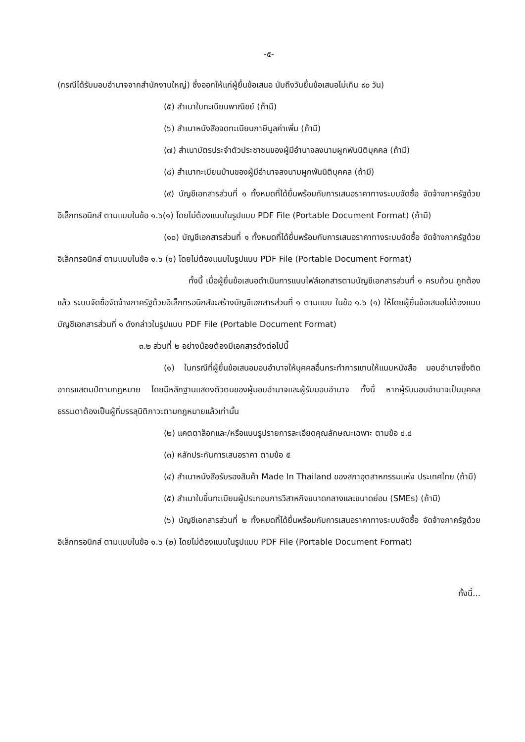-๕-
(กรณีได้รับมอบอำนาจจากสำนักงานใหญ่) ซึ่งออกให้แก่ผู้ยื่นข้อเสนอ นับถึงวันยื่นข้อเสนอไม่เกิน ๙๐ วัน)
(๕) สำเนาใบทะเบียนพาณิชย์ (ถ้ามี)
(๖) สำเนาหนังสือจดทะเบียนภาษีมูลค่าเพิ่ม (ถ้ามี)
(๗) สำเนาบัตรประจำตัวประชาชนของผู้มีอำนาจลงนามผูกพันนิติบุคคล (ถ้ามี)
(๘) สำเนาทะเบียนบ้านของผู้มีอำนาจลงนามผูกพันนิติบุคคล (ถ้ามี)
(๙) บัญชีเอกสารส่วนที่ ๑ ทั้งหมดที่ได้ยื่นพร้อมกับการเสนอราคาทางระบบจัดซื้อ จัดจ้างภาครัฐด้วยอิเล็กทรอนิกส์ ตามแบบในข้อ ๑.๖(๑) โดยไม่ต้องแนบในรูปแบบ PDF File (Portable Document Format) (ถ้ามี)
(๑๐) บัญชีเอกสารส่วนที่ ๑ ทั้งหมดที่ได้ยื่นพร้อมกับการเสนอราคาทางระบบจัดซื้อ จัดจ้างภาครัฐด้วยอิเล็กทรอนิกส์ ตามแบบในข้อ ๑.๖ (๑) โดยไม่ต้องแนบในรูปแบบ PDF File (Portable Document Format)
ทั้งนี้ เมื่อผู้ยื่นข้อเสนอดำเนินการแนบไฟล์เอกสารตามบัญชีเอกสารส่วนที่ ๑ ครบถ้วน ถูกต้องแล้ว ระบบจัดซื้อจัดจ้างภาครัฐด้วยอิเล็กทรอนิกส์จะสร้างบัญชีเอกสารส่วนที่ ๑ ตามแบบ ในข้อ ๑.๖ (๑) ให้โดยผู้ยื่นข้อเสนอไม่ต้องแนบบัญชีเอกสารส่วนที่ ๑ ดังกล่าวในรูปแบบ PDF File (Portable Document Format)
๓.๒ ส่วนที่ ๒ อย่างน้อยต้องมีเอกสารดังต่อไปนี้
(๑) ในกรณีที่ผู้ยื่นข้อเสนอมอบอำนาจให้บุคคลอื่นกระทำการแทนให้แนบหนังสือ มอบอำนาจซึ่งติดอากรแสตมป์ตามกฎหมาย โดยมีหลักฐานแสดงตัวตนของผู้มอบอำนาจและผู้รับมอบอำนาจ ทั้งนี้ หากผู้รับมอบอำนาจเป็นบุคคลธรรมดาต้องเป็นผู้ที่บรรลุนิติภาวะตามกฎหมายแล้วเท่านั้น
(๒) แคตตาล็อกและ/หรือแบบรูปรายการละเอียดคุณลักษณะเฉพาะ ตามข้อ ๔.๔
(๓) หลักประกันการเสนอราคา ตามข้อ ๕
(๔) สำเนาหนังสือรับรองสินค้า Made In Thailand ของสภาอุตสาหกรรมแห่ง ประเทศไทย (ถ้ามี)
(๕) สำเนาใบขึ้นทะเบียนผู้ประกอบการวิสาหกิจขนาดกลางและขนาดย่อม (SMEs) (ถ้ามี)
(๖) บัญชีเอกสารส่วนที่ ๒ ทั้งหมดที่ได้ยื่นพร้อมกับการเสนอราคาทางระบบจัดซื้อ จัดจ้างภาครัฐด้วยอิเล็กทรอนิกส์ ตามแบบในข้อ ๑.๖ (๒) โดยไม่ต้องแนบในรูปแบบ PDF File (Portable Document Format)
ทั้งนี้...